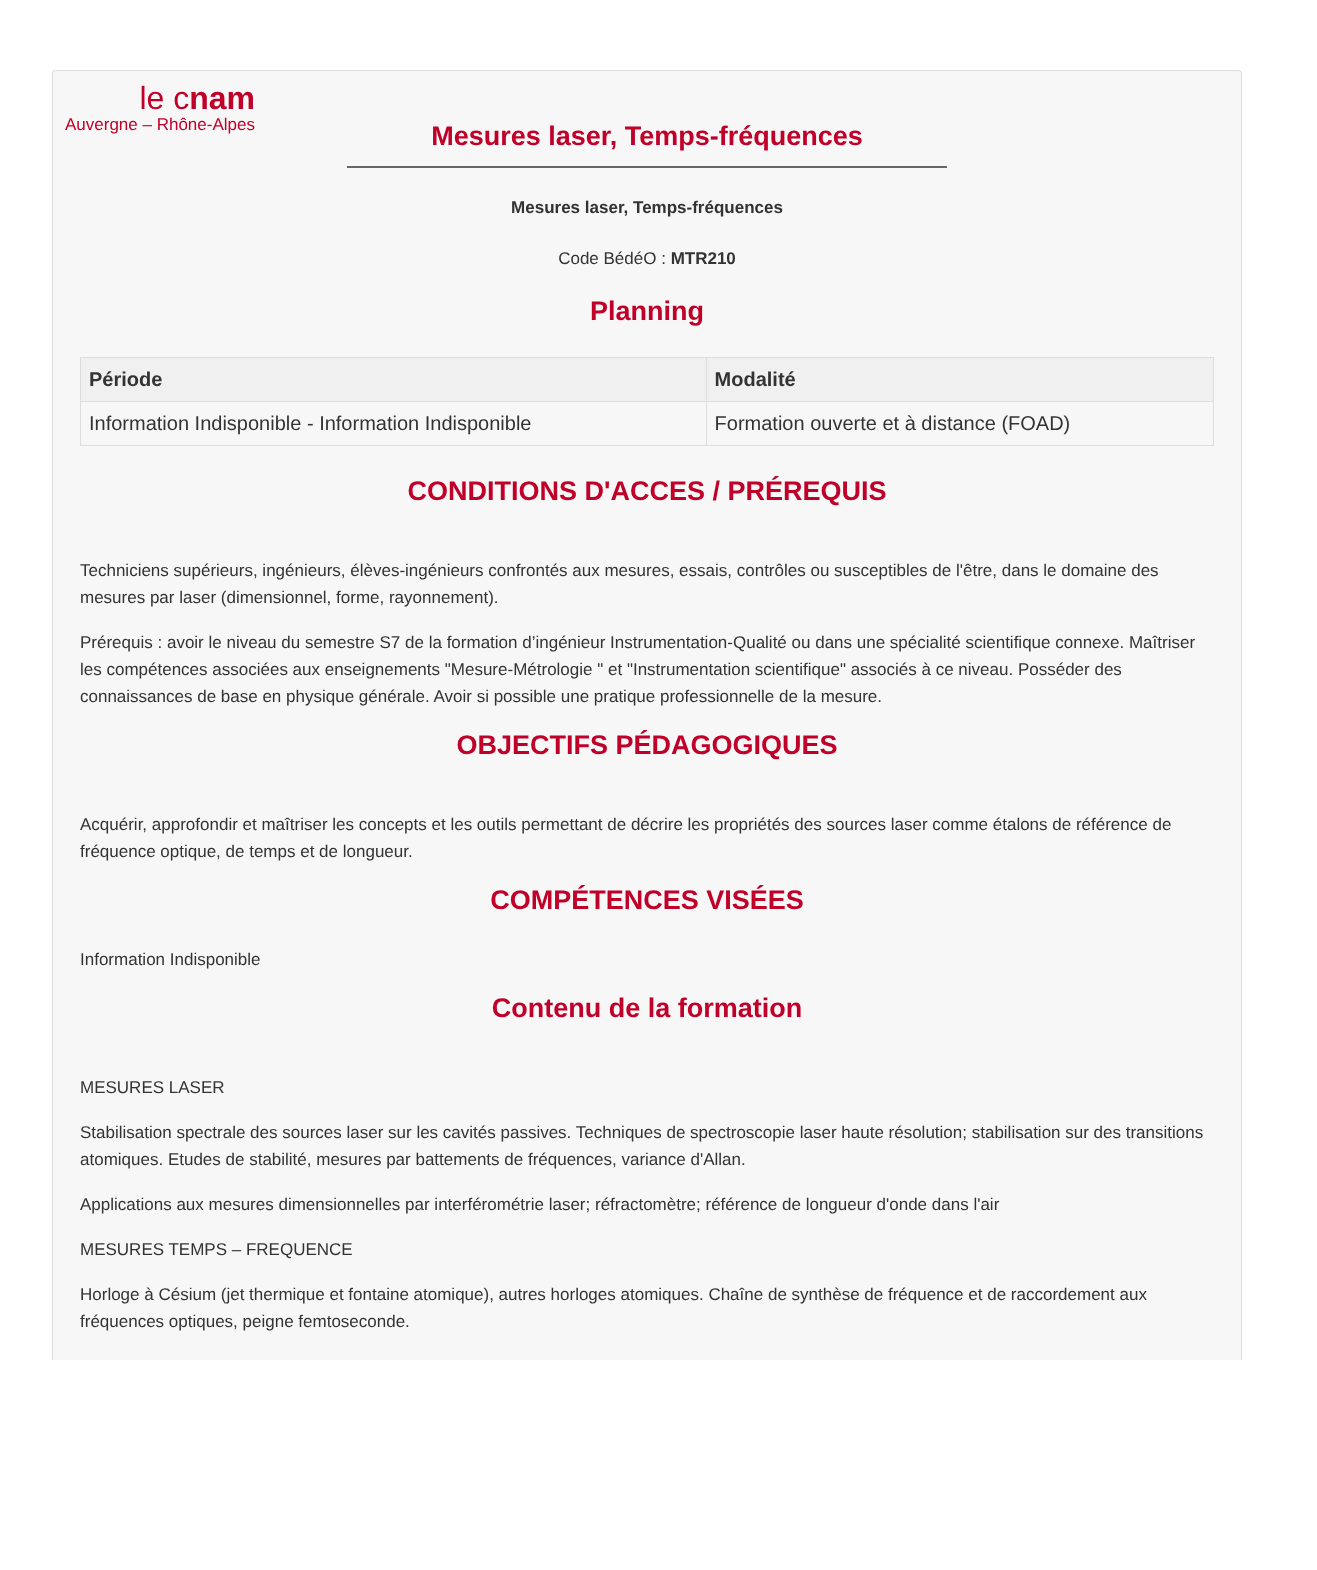le cnam
Auvergne – Rhône-Alpes
Mesures laser, Temps-fréquences
Mesures laser, Temps-fréquences
Code BédéO : MTR210
Planning
| Période | Modalité |
| --- | --- |
| Information Indisponible - Information Indisponible | Formation ouverte et à distance (FOAD) |
CONDITIONS D'ACCES / PRÉREQUIS
Techniciens supérieurs, ingénieurs, élèves-ingénieurs confrontés aux mesures, essais, contrôles ou susceptibles de l'être, dans le domaine des mesures par laser (dimensionnel, forme, rayonnement).
Prérequis : avoir le niveau du semestre S7 de la formation d’ingénieur Instrumentation-Qualité ou dans une spécialité scientifique connexe. Maîtriser les compétences associées aux enseignements "Mesure-Métrologie " et "Instrumentation scientifique" associés à ce niveau. Posséder des connaissances de base en physique générale. Avoir si possible une pratique professionnelle de la mesure.
OBJECTIFS PÉDAGOGIQUES
Acquérir, approfondir et maîtriser les concepts et les outils permettant de décrire les propriétés des sources laser comme étalons de référence de fréquence optique, de temps et de longueur.
COMPÉTENCES VISÉES
Information Indisponible
Contenu de la formation
MESURES LASER
Stabilisation spectrale des sources laser sur les cavités passives. Techniques de spectroscopie laser haute résolution; stabilisation sur des transitions atomiques. Etudes de stabilité, mesures par battements de fréquences, variance d'Allan.
Applications aux mesures dimensionnelles par interférométrie laser; réfractomètre; référence de longueur d'onde dans l'air
MESURES TEMPS – FREQUENCE
Horloge à Césium (jet thermique et fontaine atomique), autres horloges atomiques. Chaîne de synthèse de fréquence et de raccordement aux fréquences optiques, peigne femtoseconde.